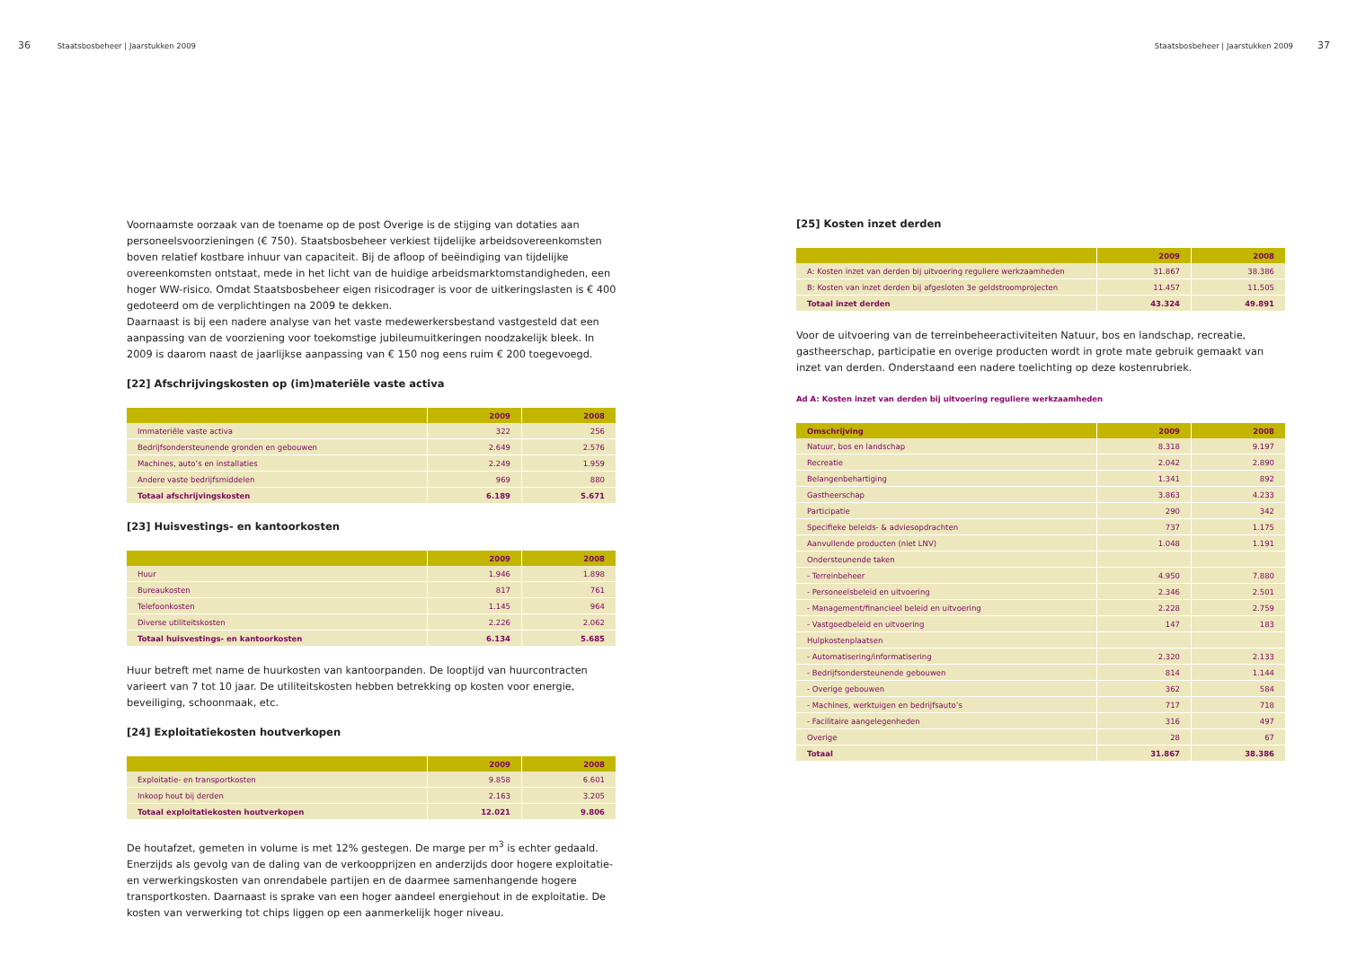36 Staatsbosbeheer | Jaarstukken 2009
Staatsbosbeheer | Jaarstukken 2009 37
Voornaamste oorzaak van de toename op de post Overige is de stijging van dotaties aan personeels­voorzieningen (€ 750). Staatsbosbeheer verkiest tijdelijke arbeidsovereenkomsten boven relatief kostbare inhuur van capaciteit. Bij de afloop of beëindiging van tijdelijke overeenkomsten ont­staat, mede in het licht van de huidige arbeidsmarktomstandigheden, een hoger WW-risico. Omdat Staatsbosbeheer eigen risicodrager is voor de uitkeringslasten is € 400 gedoteerd om de verplichtin­gen na 2009 te dekken.
Daarnaast is bij een nadere analyse van het vaste medewerkersbestand vastgesteld dat een aanpas­sing van de voorziening voor toekomstige jubileumuitkeringen noodzakelijk bleek. In 2009 is daarom naast de jaarlijkse aanpassing van € 150 nog eens ruim € 200 toegevoegd.
[22] Afschrijvingskosten op (im)materiële vaste activa
| | 2009 | 2008 |
| --- | --- | --- |
| Immateriële vaste activa | 322 | 256 |
| Bedrijfsondersteunende gronden en gebouwen | 2.649 | 2.576 |
| Machines, auto’s en installaties | 2.249 | 1.959 |
| Andere vaste bedrijfsmiddelen | 969 | 880 |
| Totaal afschrijvingskosten | 6.189 | 5.671 |
[23] Huisvestings- en kantoorkosten
| | 2009 | 2008 |
| --- | --- | --- |
| Huur | 1.946 | 1.898 |
| Bureaukosten | 817 | 761 |
| Telefoonkosten | 1.145 | 964 |
| Diverse utiliteitskosten | 2.226 | 2.062 |
| Totaal huisvestings- en kantoorkosten | 6.134 | 5.685 |
Huur betreft met name de huurkosten van kantoorpanden. De looptijd van huurcontracten varieert van 7 tot 10 jaar. De utiliteitskosten hebben betrekking op kosten voor energie, beveiliging, schoonmaak, etc.
[24] Exploitatiekosten houtverkopen
| | 2009 | 2008 |
| --- | --- | --- |
| Exploitatie- en transportkosten | 9.858 | 6.601 |
| Inkoop hout bij derden | 2.163 | 3.205 |
| Totaal exploitatiekosten houtverkopen | 12.021 | 9.806 |
De houtafzet, gemeten in volume is met 12% gestegen. De marge per m<sup>3</sup> is echter gedaald. Enerzijds als gevolg van de daling van de verkoopprijzen en anderzijds door hogere exploitatie- en verwer­kingskosten van onrendabele partijen en de daarmee samenhangende hogere transportkosten. Daarnaast is sprake van een hoger aandeel energiehout in de exploitatie. De kosten van verwerking tot chips liggen op een aanmerkelijk hoger niveau.
[25] Kosten inzet derden
| | 2009 | 2008 |
| --- | --- | --- |
| A: Kosten inzet van derden bij uitvoering reguliere werkzaamheden | 31.867 | 38.386 |
| B: Kosten van inzet derden bij afgesloten 3e geldstroomprojecten | 11.457 | 11.505 |
| Totaal inzet derden | 43.324 | 49.891 |
Voor de uitvoering van de terreinbeheeractiviteiten Natuur, bos en landschap, recreatie, gastheer­schap, participatie en overige producten wordt in grote mate gebruik gemaakt van inzet van derden. Onderstaand een nadere toelichting op deze kostenrubriek.
Ad A: Kosten inzet van derden bij uitvoering reguliere werkzaamheden
| Omschrijving | 2009 | 2008 |
| --- | --- | --- |
| Natuur, bos en landschap | 8.318 | 9.197 |
| Recreatie | 2.042 | 2.890 |
| Belangenbehartiging | 1.341 | 892 |
| Gastheerschap | 3.863 | 4.233 |
| Participatie | 290 | 342 |
| Specifieke beleids- & adviesopdrachten | 737 | 1.175 |
| Aanvullende producten (niet LNV) | 1.048 | 1.191 |
| Ondersteunende taken | | |
| - Terreinbeheer | 4.950 | 7.880 |
| - Personeelsbeleid en uitvoering | 2.346 | 2.501 |
| - Management/financieel beleid en uitvoering | 2.228 | 2.759 |
| - Vastgoedbeleid en uitvoering | 147 | 183 |
| Hulpkostenplaatsen | | |
| - Automatisering/informatisering | 2.320 | 2.133 |
| - Bedrijfsondersteunende gebouwen | 814 | 1.144 |
| - Overige gebouwen | 362 | 584 |
| - Machines, werktuigen en bedrijfsauto’s | 717 | 718 |
| - Facilitaire aangelegenheden | 316 | 497 |
| Overige | 28 | 67 |
| Totaal | 31.867 | 38.386 |